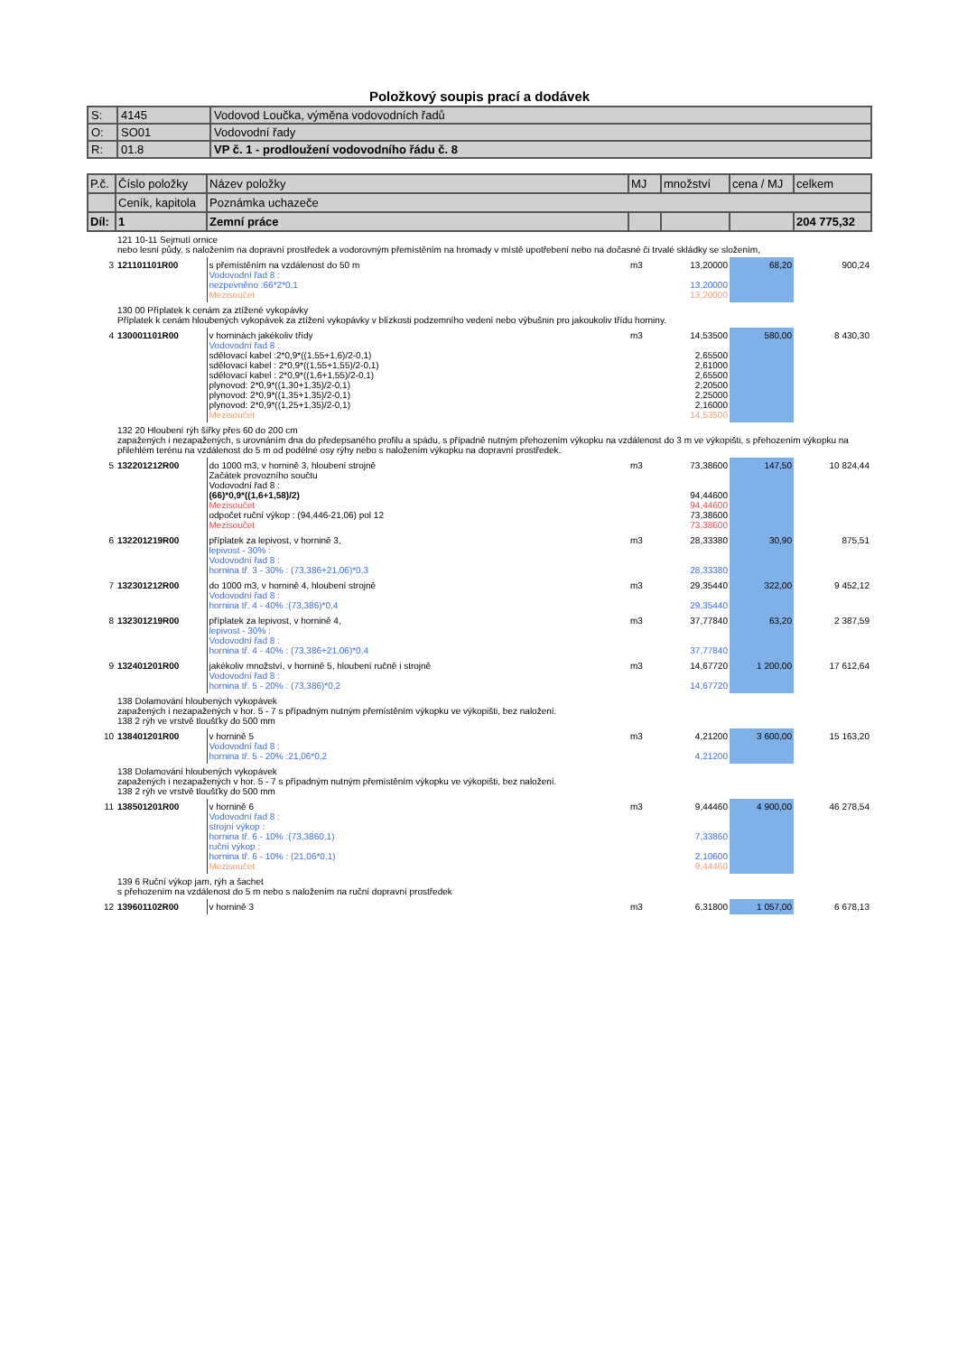Položkový soupis prací a dodávek
| S: | 4145 | Vodovod Loučka, výměna vodovodních řadů |
| O: | SO01 | Vodovodní řady |
| R: | 01.8 | VP č. 1 - prodloužení vodovodního řádu č. 8 |
| P.č. | Číslo položky | Název položky | MJ | množství | cena / MJ | celkem |
| --- | --- | --- | --- | --- | --- | --- |
| | Ceník, kapitola | Poznámka uchazeče | | | | |
| Díl: | 1 | Zemní práce | | | | 204 775,32 |
| | 121 10-11 Sejmutí ornice nebo lesní půdy, s naložením na dopravní prostředek a vodorovným přemístěním na hromady v místě upotřebení nebo na dočasné či trvalé skládky se složením, | | | | | |
| 3 | 121101101R00 | s přemístěním na vzdálenost do 50 m Vodovodní řad 8 : nezpevněno :66*2*0,1 Mezisoučet | m3 | 13,20000 13,20000 13,20000 | 68,20 | 900,24 |
| | 130 00 Příplatek k cenám za ztížené vykopávky Příplatek k cenám hloubených vykopávek za ztížení vykopávky v blízkosti podzemního vedení nebo výbušnin pro jakoukoliv třídu horniny. | | | | | |
| 4 | 130001101R00 | v horninách jakékoliv třídy Vodovodní řad 8 : sdělovací kabel :2*0,9*((1,55+1,6)/2-0,1) sdělovací kabel : 2*0,9*((1,55+1,55)/2-0,1) sdělovací kabel : 2*0,9*((1,6+1,55)/2-0,1) plynovod: 2*0,9*((1,30+1,35)/2-0,1) plynovod: 2*0,9*((1,35+1,35)/2-0,1) plynovod: 2*0,9*((1,25+1,35)/2-0,1) Mezisoučet | m3 | 14,53500 2,65500 2,61000 2,65500 2,20500 2,25000 2,16000 14,53500 | 580,00 | 8 430,30 |
| | 132 20 Hloubení rýh šířky přes 60 do 200 cm zapažených i nezapažených, s urovnáním dna do předepsaného profilu a spádu, s případně nutným přehozením výkopku na vzdálenost do 3 m ve výkopišti, s přehozením výkopku na přilehlém terénu na vzdálenost do 5 m od podélné osy rýhy nebo s naložením výkopku na dopravní prostředek. | | | | | |
| 5 | 132201212R00 | do 1000 m3, v hornině 3, hloubení strojně Začátek provozního součtu Vodovodní řad 8 : (66)*0,9*((1,6+1,58)/2) Mezisoučet odpočet ruční výkop : (94,446-21,06) pol 12 Mezisoučet | m3 | 73,38600 94,44600 94,44600 73,38600 73,38600 | 147,50 | 10 824,44 |
| 6 | 132201219R00 | příplatek za lepivost, v hornině 3, lepivost - 30% : Vodovodní řad 8 : hornina tř. 3 - 30% : (73,386+21,06)*0,3 | m3 | 28,33380 28,33380 | 30,90 | 875,51 |
| 7 | 132301212R00 | do 1000 m3, v hornině 4, hloubení strojně Vodovodní řad 8 : hornina tř. 4 - 40% :(73,386)*0,4 | m3 | 29,35440 29,35440 | 322,00 | 9 452,12 |
| 8 | 132301219R00 | příplatek za lepivost, v hornině 4, lepivost - 30% : Vodovodní řad 8 : hornina tř. 4 - 40% : (73,386+21,06)*0,4 | m3 | 37,77840 37,77840 | 63,20 | 2 387,59 |
| 9 | 132401201R00 | jakékoliv množství, v hornině 5, hloubení ručně i strojně Vodovodní řad 8 : hornina tř. 5 - 20% : (73,386)*0,2 | m3 | 14,67720 14,67720 | 1 200,00 | 17 612,64 |
| | 138 Dolamování hloubených vykopávek zapažených i nezapažených v hor. 5 - 7 s případným nutným přemístěním výkopku ve výkopišti, bez naložení. 138 2 rýh ve vrstvě tloušťky do 500 mm | | | | | |
| 10 | 138401201R00 | v hornině 5 Vodovodní řad 8 : hornina tř. 5 - 20% :21,06*0,2 | m3 | 4,21200 4,21200 | 3 600,00 | 15 163,20 |
| | 138 Dolamování hloubených vykopávek zapažených i nezapažených v hor. 5 - 7 s případným nutným přemístěním výkopku ve výkopišti, bez naložení. 138 2 rýh ve vrstvě tloušťky do 500 mm | | | | | |
| 11 | 138501201R00 | v hornině 6 Vodovodní řad 8 : strojní výkop : hornina tř. 6 - 10% :(73,3860,1) ruční výkop : hornina tř. 6 - 10% : (21,06*0,1) Mezisoučet | m3 | 9,44460 7,33860 2,10600 9,44460 | 4 900,00 | 46 278,54 |
| | 139 6 Ruční výkop jam, rýh a šachet s přehozením na vzdálenost do 5 m nebo s naložením na ruční dopravní prostředek | | | | | |
| 12 | 139601102R00 | v hornině 3 | m3 | 6,31800 | 1 057,00 | 6 678,13 |